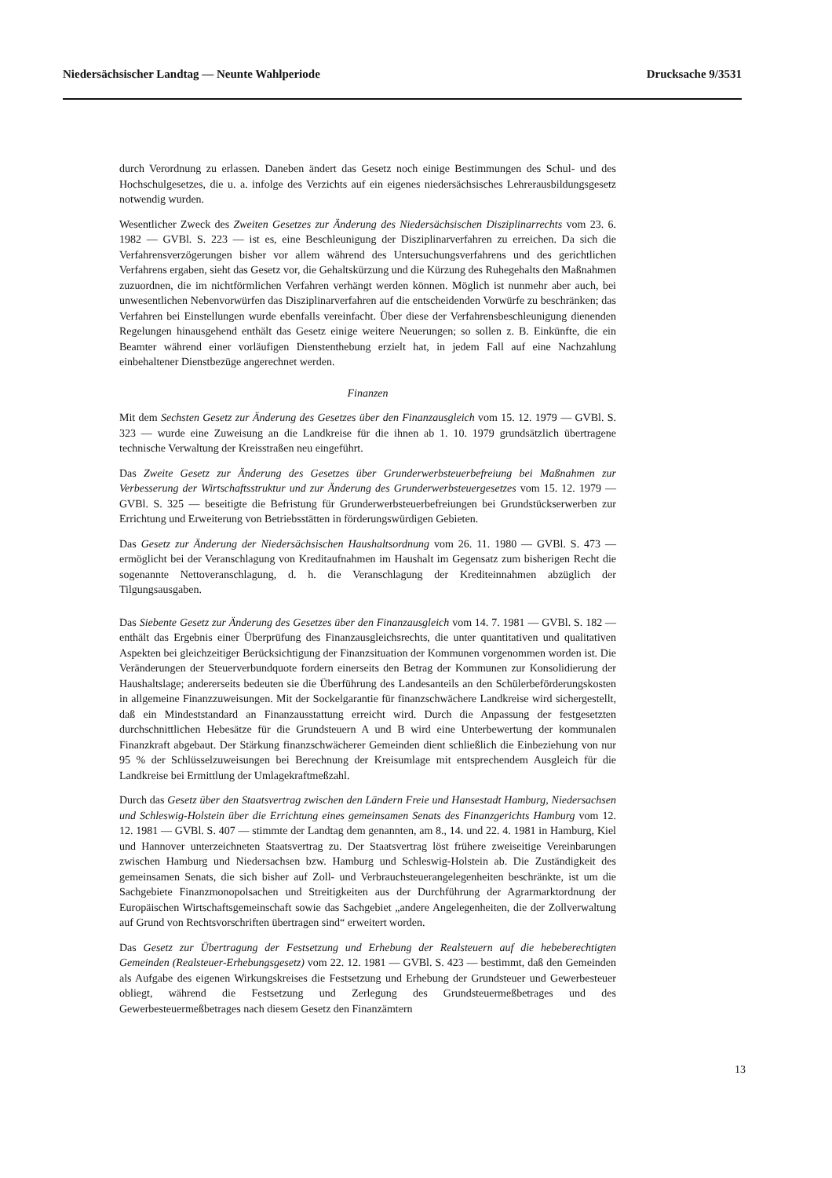Niedersächsischer Landtag — Neunte Wahlperiode Drucksache 9/3531
durch Verordnung zu erlassen. Daneben ändert das Gesetz noch einige Bestimmungen des Schul- und des Hochschulgesetzes, die u. a. infolge des Verzichts auf ein eigenes niedersächsisches Lehrerausbildungsgesetz notwendig wurden.
Wesentlicher Zweck des Zweiten Gesetzes zur Änderung des Niedersächsischen Disziplinarrechts vom 23. 6. 1982 — GVBl. S. 223 — ist es, eine Beschleunigung der Disziplinarverfahren zu erreichen. Da sich die Verfahrensverzögerungen bisher vor allem während des Untersuchungsverfahrens und des gerichtlichen Verfahrens ergaben, sieht das Gesetz vor, die Gehaltskürzung und die Kürzung des Ruhegehalts den Maßnahmen zuzuordnen, die im nichtförmlichen Verfahren verhängt werden können. Möglich ist nunmehr aber auch, bei unwesentlichen Nebenvorwürfen das Disziplinarverfahren auf die entscheidenden Vorwürfe zu beschränken; das Verfahren bei Einstellungen wurde ebenfalls vereinfacht. Über diese der Verfahrensbeschleunigung dienenden Regelungen hinausgehend enthält das Gesetz einige weitere Neuerungen; so sollen z. B. Einkünfte, die ein Beamter während einer vorläufigen Dienstenthebung erzielt hat, in jedem Fall auf eine Nachzahlung einbehaltener Dienstbezüge angerechnet werden.
Finanzen
Mit dem Sechsten Gesetz zur Änderung des Gesetzes über den Finanzausgleich vom 15. 12. 1979 — GVBl. S. 323 — wurde eine Zuweisung an die Landkreise für die ihnen ab 1. 10. 1979 grundsätzlich übertragene technische Verwaltung der Kreisstraßen neu eingeführt.
Das Zweite Gesetz zur Änderung des Gesetzes über Grunderwerbsteuerbefreiung bei Maßnahmen zur Verbesserung der Wirtschaftsstruktur und zur Änderung des Grunderwerbsteuergesetzes vom 15. 12. 1979 — GVBl. S. 325 — beseitigte die Befristung für Grunderwerbsteuerbefreiungen bei Grundstückserwerben zur Errichtung und Erweiterung von Betriebsstätten in förderungswürdigen Gebieten.
Das Gesetz zur Änderung der Niedersächsischen Haushaltsordnung vom 26. 11. 1980 — GVBl. S. 473 — ermöglicht bei der Veranschlagung von Kreditaufnahmen im Haushalt im Gegensatz zum bisherigen Recht die sogenannte Nettoveranschlagung, d. h. die Veranschlagung der Krediteinnahmen abzüglich der Tilgungsausgaben.
Das Siebente Gesetz zur Änderung des Gesetzes über den Finanzausgleich vom 14. 7. 1981 — GVBl. S. 182 — enthält das Ergebnis einer Überprüfung des Finanzausgleichsrechts, die unter quantitativen und qualitativen Aspekten bei gleichzeitiger Berücksichtigung der Finanzsituation der Kommunen vorgenommen worden ist. Die Veränderungen der Steuerverbundquote fordern einerseits den Betrag der Kommunen zur Konsolidierung der Haushaltslage; andererseits bedeuten sie die Überführung des Landesanteils an den Schülerbeförderungskosten in allgemeine Finanzzuweisungen. Mit der Sockelgarantie für finanzschwächere Landkreise wird sichergestellt, daß ein Mindeststandard an Finanzausstattung erreicht wird. Durch die Anpassung der festgesetzten durchschnittlichen Hebesätze für die Grundsteuern A und B wird eine Unterbewertung der kommunalen Finanzkraft abgebaut. Der Stärkung finanzschwächerer Gemeinden dient schließlich die Einbeziehung von nur 95 % der Schlüsselzuweisungen bei Berechnung der Kreisumlage mit entsprechendem Ausgleich für die Landkreise bei Ermittlung der Umlagekraftmeßzahl.
Durch das Gesetz über den Staatsvertrag zwischen den Ländern Freie und Hansestadt Hamburg, Niedersachsen und Schleswig-Holstein über die Errichtung eines gemeinsamen Senats des Finanzgerichts Hamburg vom 12. 12. 1981 — GVBl. S. 407 — stimmte der Landtag dem genannten, am 8., 14. und 22. 4. 1981 in Hamburg, Kiel und Hannover unterzeichneten Staatsvertrag zu. Der Staatsvertrag löst frühere zweiseitige Vereinbarungen zwischen Hamburg und Niedersachsen bzw. Hamburg und Schleswig-Holstein ab. Die Zuständigkeit des gemeinsamen Senats, die sich bisher auf Zoll- und Verbrauchsteuerangelegenheiten beschränkte, ist um die Sachgebiete Finanzmonopolsachen und Streitigkeiten aus der Durchführung der Agrarmarktordnung der Europäischen Wirtschaftsgemeinschaft sowie das Sachgebiet „andere Angelegenheiten, die der Zollverwaltung auf Grund von Rechtsvorschriften übertragen sind“ erweitert worden.
Das Gesetz zur Übertragung der Festsetzung und Erhebung der Realsteuern auf die hebeberechtigten Gemeinden (Realsteuer-Erhebungsgesetz) vom 22. 12. 1981 — GVBl. S. 423 — bestimmt, daß den Gemeinden als Aufgabe des eigenen Wirkungskreises die Festsetzung und Erhebung der Grundsteuer und Gewerbesteuer obliegt, während die Festsetzung und Zerlegung des Grundsteuermeßbetrages und des Gewerbesteuermeßbetrages nach diesem Gesetz den Finanzämtern
13